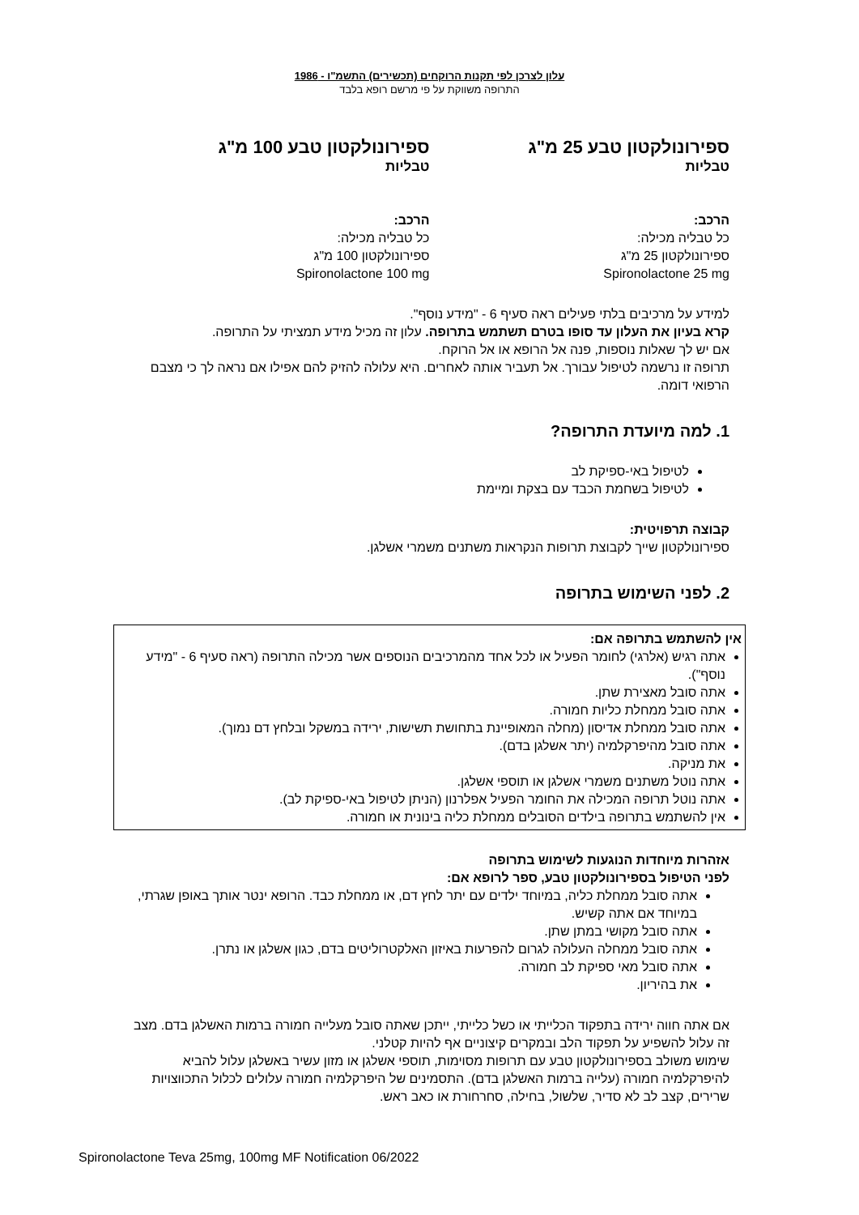עלון לצרכן לפי תקנות הרוקחים (תכשירים) התשמ"ו - 1986
התרופה משווקת על פי מרשם רופא בלבד
ספירונולקטון טבע 25 מ"ג
טבליות
הרכב:
כל טבליה מכילה:
ספירונולקטון 25 מ"ג
Spironolactone 25 mg
ספירונולקטון טבע 100 מ"ג
טבליות
הרכב:
כל טבליה מכילה:
ספירונולקטון 100 מ"ג
Spironolactone 100 mg
למידע על מרכיבים בלתי פעילים ראה סעיף 6 - "מידע נוסף".
קרא בעיון את העלון עד סופו בטרם תשתמש בתרופה. עלון זה מכיל מידע תמציתי על התרופה.
אם יש לך שאלות נוספות, פנה אל הרופא או אל הרוקח.
תרופה זו נרשמה לטיפול עבורך. אל תעביר אותה לאחרים. היא עלולה להזיק להם אפילו אם נראה לך כי מצבם הרפואי דומה.
1. למה מיועדת התרופה?
לטיפול באי-ספיקת לב
לטיפול בשחמת הכבד עם בצקת ומיימת
קבוצה תרפויטית:
ספירונולקטון שייך לקבוצת תרופות הנקראות משתנים משמרי אשלגן.
2. לפני השימוש בתרופה
אין להשתמש בתרופה אם:
אתה רגיש (אלרגי) לחומר הפעיל או לכל אחד מהמרכיבים הנוספים אשר מכילה התרופה (ראה סעיף 6 - "מידע נוסף").
אתה סובל מאצירת שתן.
אתה סובל ממחלת כליות חמורה.
אתה סובל ממחלת אדיסון (מחלה המאופיינת בתחושת תשישות, ירידה במשקל ובלחץ דם נמוך).
אתה סובל מהיפרקלמיה (יתר אשלגן בדם).
את מניקה.
אתה נוטל משתנים משמרי אשלגן או תוספי אשלגן.
אתה נוטל תרופה המכילה את החומר הפעיל אפלרנון (הניתן לטיפול באי-ספיקת לב).
אין להשתמש בתרופה בילדים הסובלים ממחלת כליה בינונית או חמורה.
אזהרות מיוחדות הנוגעות לשימוש בתרופה
לפני הטיפול בספירונולקטון טבע, ספר לרופא אם:
אתה סובל ממחלת כליה, במיוחד ילדים עם יתר לחץ דם, או ממחלת כבד. הרופא ינטר אותך באופן שגרתי, במיוחד אם אתה קשיש.
אתה סובל מקושי במתן שתן.
אתה סובל ממחלה העלולה לגרום להפרעות באיזון האלקטרוליטים בדם, כגון אשלגן או נתרן.
אתה סובל מאי ספיקת לב חמורה.
את בהיריון.
אם אתה חווה ירידה בתפקוד הכלייתי או כשל כלייתי, ייתכן שאתה סובל מעלייה חמורה ברמות האשלגן בדם. מצב זה עלול להשפיע על תפקוד הלב ובמקרים קיצוניים אף להיות קטלני.
שימוש משולב בספירונולקטון טבע עם תרופות מסוימות, תוספי אשלגן או מזון עשיר באשלגן עלול להביא להיפרקלמיה חמורה (עלייה ברמות האשלגן בדם). התסמינים של היפרקלמיה חמורה עלולים לכלול התכווצויות שרירים, קצב לב לא סדיר, שלשול, בחילה, סחרחורת או כאב ראש.
Spironolactone Teva 25mg, 100mg MF Notification 06/2022